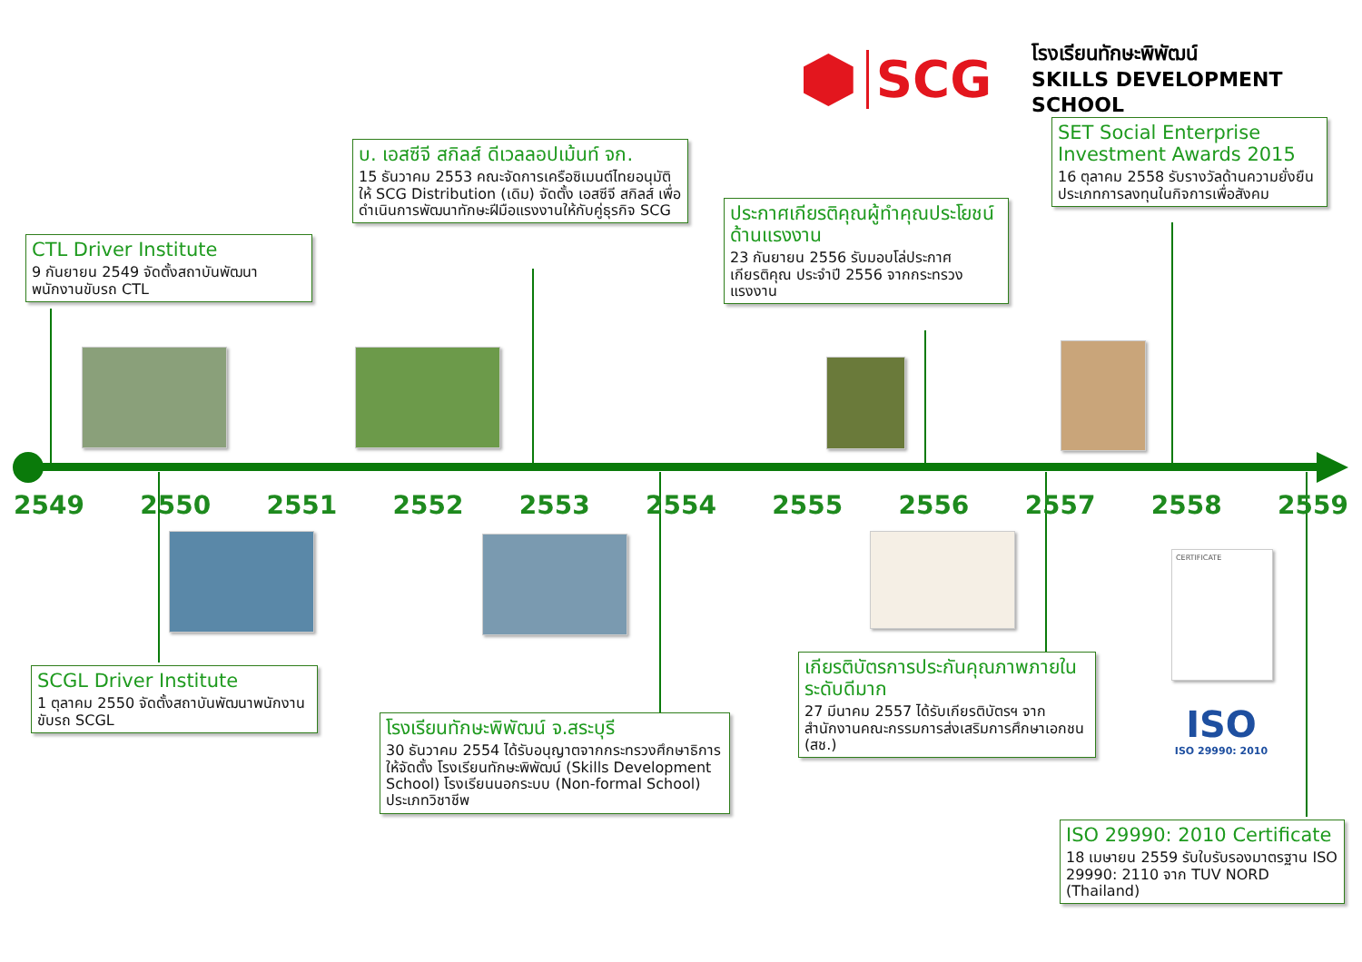SCG
โรงเรียนทักษะพิพัฒน์
SKILLS DEVELOPMENT SCHOOL
CTL Driver Institute
9 กันยายน 2549 จัดตั้งสถาบันพัฒนาพนักงานขับรถ CTL
บ. เอสซีจี สกิลส์ ดีเวลลอปเม้นท์ จก.
15 ธันวาคม 2553 คณะจัดการเครือซิเมนต์ไทยอนุมัติให้ SCG Distribution (เดิม) จัดตั้ง เอสซีจี สกิลส์ เพื่อดำเนินการพัฒนาทักษะฝีมือแรงงานให้กับคู่ธุรกิจ SCG
ประกาศเกียรติคุณผู้ทำคุณประโยชน์ด้านแรงงาน
23 กันยายน 2556 รับมอบโล่ประกาศเกียรติคุณ ประจำปี 2556 จากกระทรวงแรงงาน
SET Social Enterprise Investment Awards 2015
16 ตุลาคม 2558 รับรางวัลด้านความยั่งยืน ประเภทการลงทุนในกิจการเพื่อสังคม
2549 2550 2551 2552 2553 2554 2555 2556 2557 2558 2559
CERTIFICATE
ISO
ISO 29990: 2010
SCGL Driver Institute
1 ตุลาคม 2550 จัดตั้งสถาบันพัฒนาพนักงานขับรถ SCGL
โรงเรียนทักษะพิพัฒน์ จ.สระบุรี
30 ธันวาคม 2554 ได้รับอนุญาตจากกระทรวงศึกษาธิการให้จัดตั้ง โรงเรียนทักษะพิพัฒน์ (Skills Development School) โรงเรียนนอกระบบ (Non-formal School) ประเภทวิชาชีพ
เกียรติบัตรการประกันคุณภาพภายในระดับดีมาก
27 มีนาคม 2557 ได้รับเกียรติบัตรฯ จากสำนักงานคณะกรรมการส่งเสริมการศึกษาเอกชน (สช.)
ISO 29990: 2010 Certificate
18 เมษายน 2559 รับใบรับรองมาตรฐาน ISO 29990: 2110 จาก TUV NORD (Thailand)